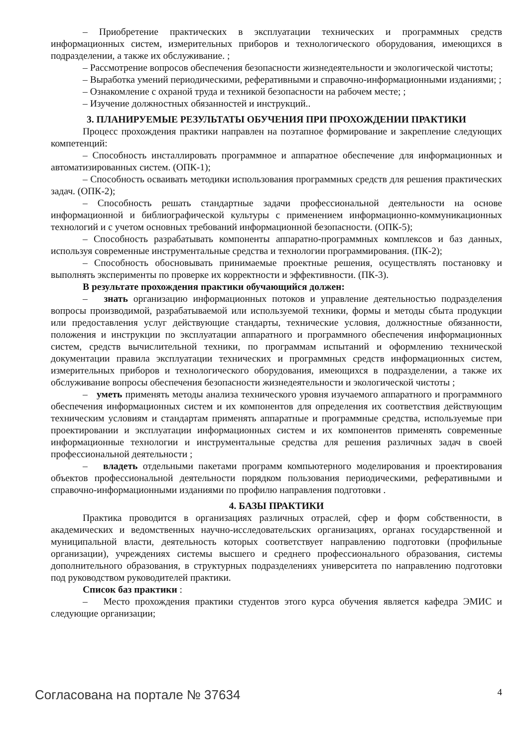– Приобретение практических в эксплуатации технических и программных средств информационных систем, измерительных приборов и технологического оборудования, имеющихся в подразделении, а также их обслуживание. ;
– Рассмотрение вопросов обеспечения безопасности жизнедеятельности и экологической чистоты;
– Выработка умений периодическими, реферативными и справочно-информационными изданиями; ;
– Ознакомление с охраной труда и техникой безопасности на рабочем месте; ;
– Изучение должностных обязанностей и инструкций..
3. ПЛАНИРУЕМЫЕ РЕЗУЛЬТАТЫ ОБУЧЕНИЯ ПРИ ПРОХОЖДЕНИИ ПРАКТИКИ
Процесс прохождения практики направлен на поэтапное формирование и закрепление следующих компетенций:
– Способность инсталлировать программное и аппаратное обеспечение для информационных и автоматизированных систем. (ОПК-1);
– Способность осваивать методики использования программных средств для решения практических задач. (ОПК-2);
– Способность решать стандартные задачи профессиональной деятельности на основе информационной и библиографической культуры с применением информационно-коммуникационных технологий и с учетом основных требований информационной безопасности. (ОПК-5);
– Способность разрабатывать компоненты аппаратно-программных комплексов и баз данных, используя современные инструментальные средства и технологии программирования. (ПК-2);
– Способность обосновывать принимаемые проектные решения, осуществлять постановку и выполнять эксперименты по проверке их корректности и эффективности. (ПК-3).
В результате прохождения практики обучающийся должен:
– знать организацию информационных потоков и управление деятельностью подразделения вопросы производимой, разрабатываемой или используемой техники, формы и методы сбыта продукции или предоставления услуг действующие стандарты, технические условия, должностные обязанности, положения и инструкции по эксплуатации аппаратного и программного обеспечения информационных систем, средств вычислительной техники, по программам испытаний и оформлению технической документации правила эксплуатации технических и программных средств информационных систем, измерительных приборов и технологического оборудования, имеющихся в подразделении, а также их обслуживание вопросы обеспечения безопасности жизнедеятельности и экологической чистоты ;
– уметь применять методы анализа технического уровня изучаемого аппаратного и программного обеспечения информационных систем и их компонентов для определения их соответствия действующим техническим условиям и стандартам применять аппаратные и программные средства, используемые при проектировании и эксплуатации информационных систем и их компонентов применять современные информационные технологии и инструментальные средства для решения различных задач в своей профессиональной деятельности ;
– владеть отдельными пакетами программ компьютерного моделирования и проектирования объектов профессиональной деятельности порядком пользования периодическими, реферативными и справочно-информационными изданиями по профилю направления подготовки .
4. БАЗЫ ПРАКТИКИ
Практика проводится в организациях различных отраслей, сфер и форм собственности, в академических и ведомственных научно-исследовательских организациях, органах государственной и муниципальной власти, деятельность которых соответствует направлению подготовки (профильные организации), учреждениях системы высшего и среднего профессионального образования, системы дополнительного образования, в структурных подразделениях университета по направлению подготовки под руководством руководителей практики.
Список баз практики :
– Место прохождения практики студентов этого курса обучения является кафедра ЭМИС и следующие организации;
Согласована на портале № 37634 4